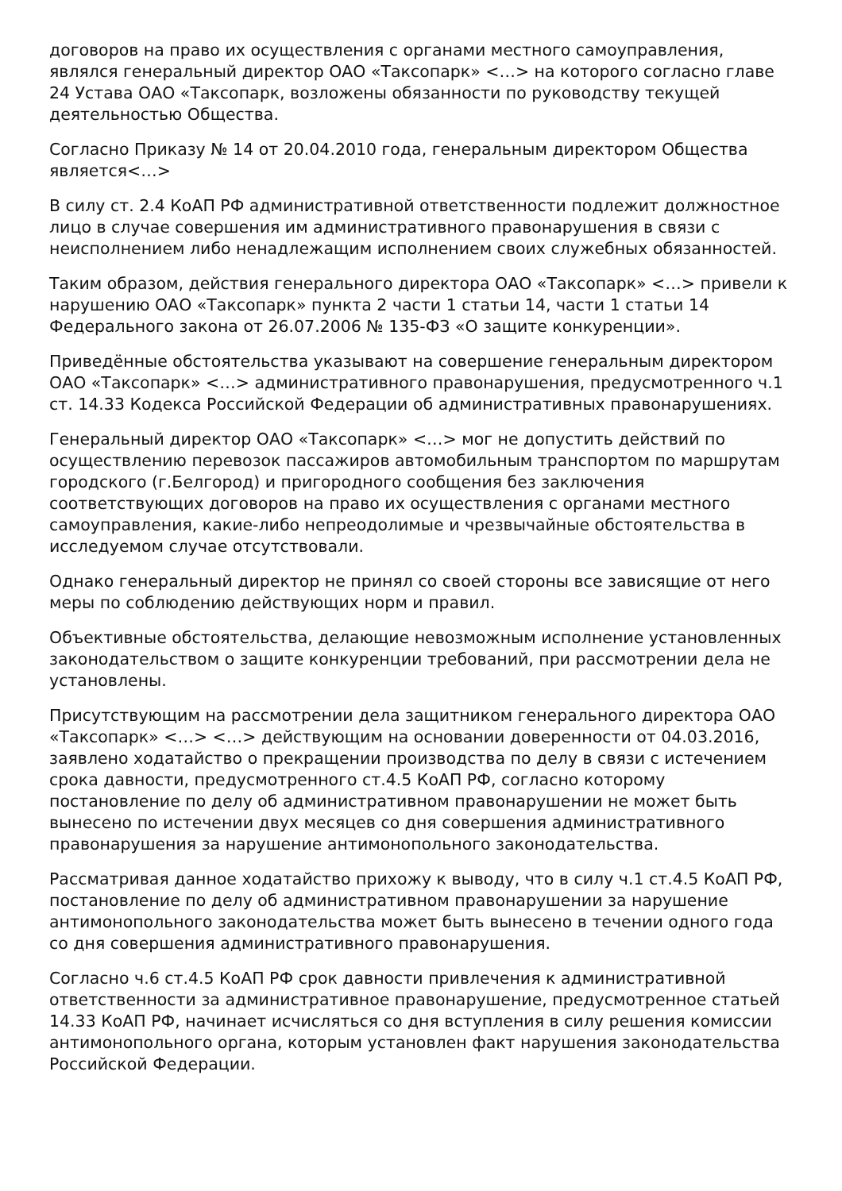договоров на право их осуществления с органами местного самоуправления, являлся генеральный директор ОАО «Таксопарк» <…> на которого согласно главе 24 Устава ОАО «Таксопарк, возложены обязанности по руководству текущей деятельностью Общества.
Согласно Приказу № 14 от 20.04.2010 года, генеральным директором Общества является<…>
В силу ст. 2.4 КоАП РФ административной ответственности подлежит должностное лицо в случае совершения им административного правонарушения в связи с неисполнением либо ненадлежащим исполнением своих служебных обязанностей.
Таким образом, действия генерального директора ОАО «Таксопарк» <…> привели к нарушению ОАО «Таксопарк» пункта 2 части 1 статьи 14, части 1 статьи 14 Федерального закона от 26.07.2006 № 135-ФЗ «О защите конкуренции».
Приведённые обстоятельства указывают на совершение генеральным директором ОАО «Таксопарк» <…> административного правонарушения, предусмотренного ч.1 ст. 14.33 Кодекса Российской Федерации об административных правонарушениях.
Генеральный директор ОАО «Таксопарк» <…> мог не допустить действий по осуществлению перевозок пассажиров автомобильным транспортом по маршрутам городского (г.Белгород) и пригородного сообщения без заключения соответствующих договоров на право их осуществления с органами местного самоуправления, какие-либо непреодолимые и чрезвычайные обстоятельства в исследуемом случае отсутствовали.
Однако генеральный директор не принял со своей стороны все зависящие от него меры по соблюдению действующих норм и правил.
Объективные обстоятельства, делающие невозможным исполнение установленных законодательством о защите конкуренции требований, при рассмотрении дела не установлены.
Присутствующим на рассмотрении дела защитником генерального директора ОАО «Таксопарк» <…> <…> действующим на основании доверенности от 04.03.2016, заявлено ходатайство о прекращении производства по делу в связи с истечением срока давности, предусмотренного ст.4.5 КоАП РФ, согласно которому постановление по делу об административном правонарушении не может быть вынесено по истечении двух месяцев со дня совершения административного правонарушения за нарушение антимонопольного законодательства.
Рассматривая данное ходатайство прихожу к выводу, что в силу ч.1 ст.4.5 КоАП РФ, постановление по делу об административном правонарушении за нарушение антимонопольного законодательства может быть вынесено в течении одного года со дня совершения административного правонарушения.
Согласно ч.6 ст.4.5 КоАП РФ срок давности привлечения к административной ответственности за административное правонарушение, предусмотренное статьей 14.33 КоАП РФ, начинает исчисляться со дня вступления в силу решения комиссии антимонопольного органа, которым установлен факт нарушения законодательства Российской Федерации.